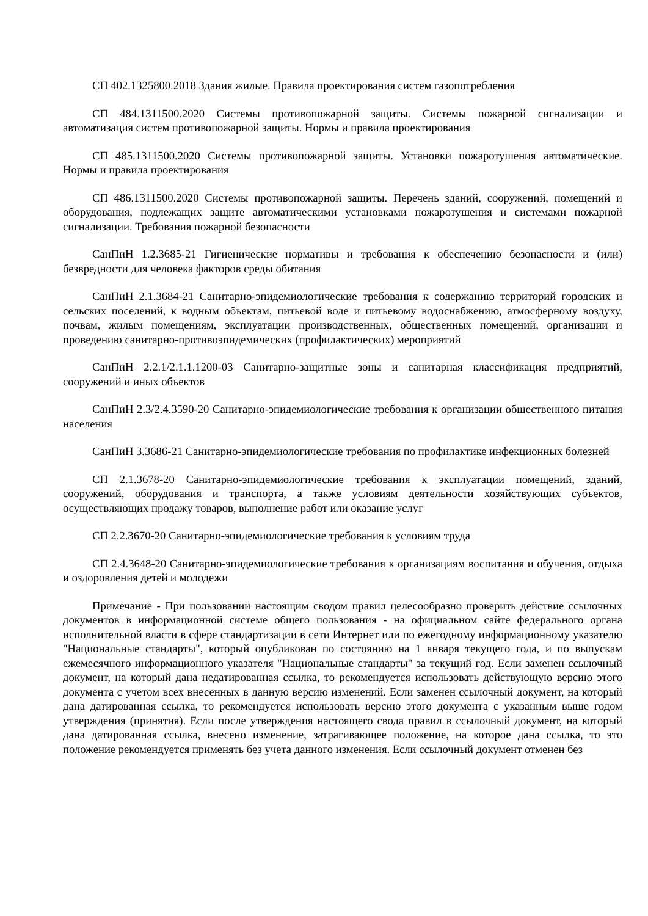СП 402.1325800.2018 Здания жилые. Правила проектирования систем газопотребления
СП 484.1311500.2020 Системы противопожарной защиты. Системы пожарной сигнализации и автоматизация систем противопожарной защиты. Нормы и правила проектирования
СП 485.1311500.2020 Системы противопожарной защиты. Установки пожаротушения автоматические. Нормы и правила проектирования
СП 486.1311500.2020 Системы противопожарной защиты. Перечень зданий, сооружений, помещений и оборудования, подлежащих защите автоматическими установками пожаротушения и системами пожарной сигнализации. Требования пожарной безопасности
СанПиН 1.2.3685-21 Гигиенические нормативы и требования к обеспечению безопасности и (или) безвредности для человека факторов среды обитания
СанПиН 2.1.3684-21 Санитарно-эпидемиологические требования к содержанию территорий городских и сельских поселений, к водным объектам, питьевой воде и питьевому водоснабжению, атмосферному воздуху, почвам, жилым помещениям, эксплуатации производственных, общественных помещений, организации и проведению санитарно-противоэпидемических (профилактических) мероприятий
СанПиН 2.2.1/2.1.1.1200-03 Санитарно-защитные зоны и санитарная классификация предприятий, сооружений и иных объектов
СанПиН 2.3/2.4.3590-20 Санитарно-эпидемиологические требования к организации общественного питания населения
СанПиН 3.3686-21 Санитарно-эпидемиологические требования по профилактике инфекционных болезней
СП 2.1.3678-20 Санитарно-эпидемиологические требования к эксплуатации помещений, зданий, сооружений, оборудования и транспорта, а также условиям деятельности хозяйствующих субъектов, осуществляющих продажу товаров, выполнение работ или оказание услуг
СП 2.2.3670-20 Санитарно-эпидемиологические требования к условиям труда
СП 2.4.3648-20 Санитарно-эпидемиологические требования к организациям воспитания и обучения, отдыха и оздоровления детей и молодежи
Примечание - При пользовании настоящим сводом правил целесообразно проверить действие ссылочных документов в информационной системе общего пользования - на официальном сайте федерального органа исполнительной власти в сфере стандартизации в сети Интернет или по ежегодному информационному указателю "Национальные стандарты", который опубликован по состоянию на 1 января текущего года, и по выпускам ежемесячного информационного указателя "Национальные стандарты" за текущий год. Если заменен ссылочный документ, на который дана недатированная ссылка, то рекомендуется использовать действующую версию этого документа с учетом всех внесенных в данную версию изменений. Если заменен ссылочный документ, на который дана датированная ссылка, то рекомендуется использовать версию этого документа с указанным выше годом утверждения (принятия). Если после утверждения настоящего свода правил в ссылочный документ, на который дана датированная ссылка, внесено изменение, затрагивающее положение, на которое дана ссылка, то это положение рекомендуется применять без учета данного изменения. Если ссылочный документ отменен без